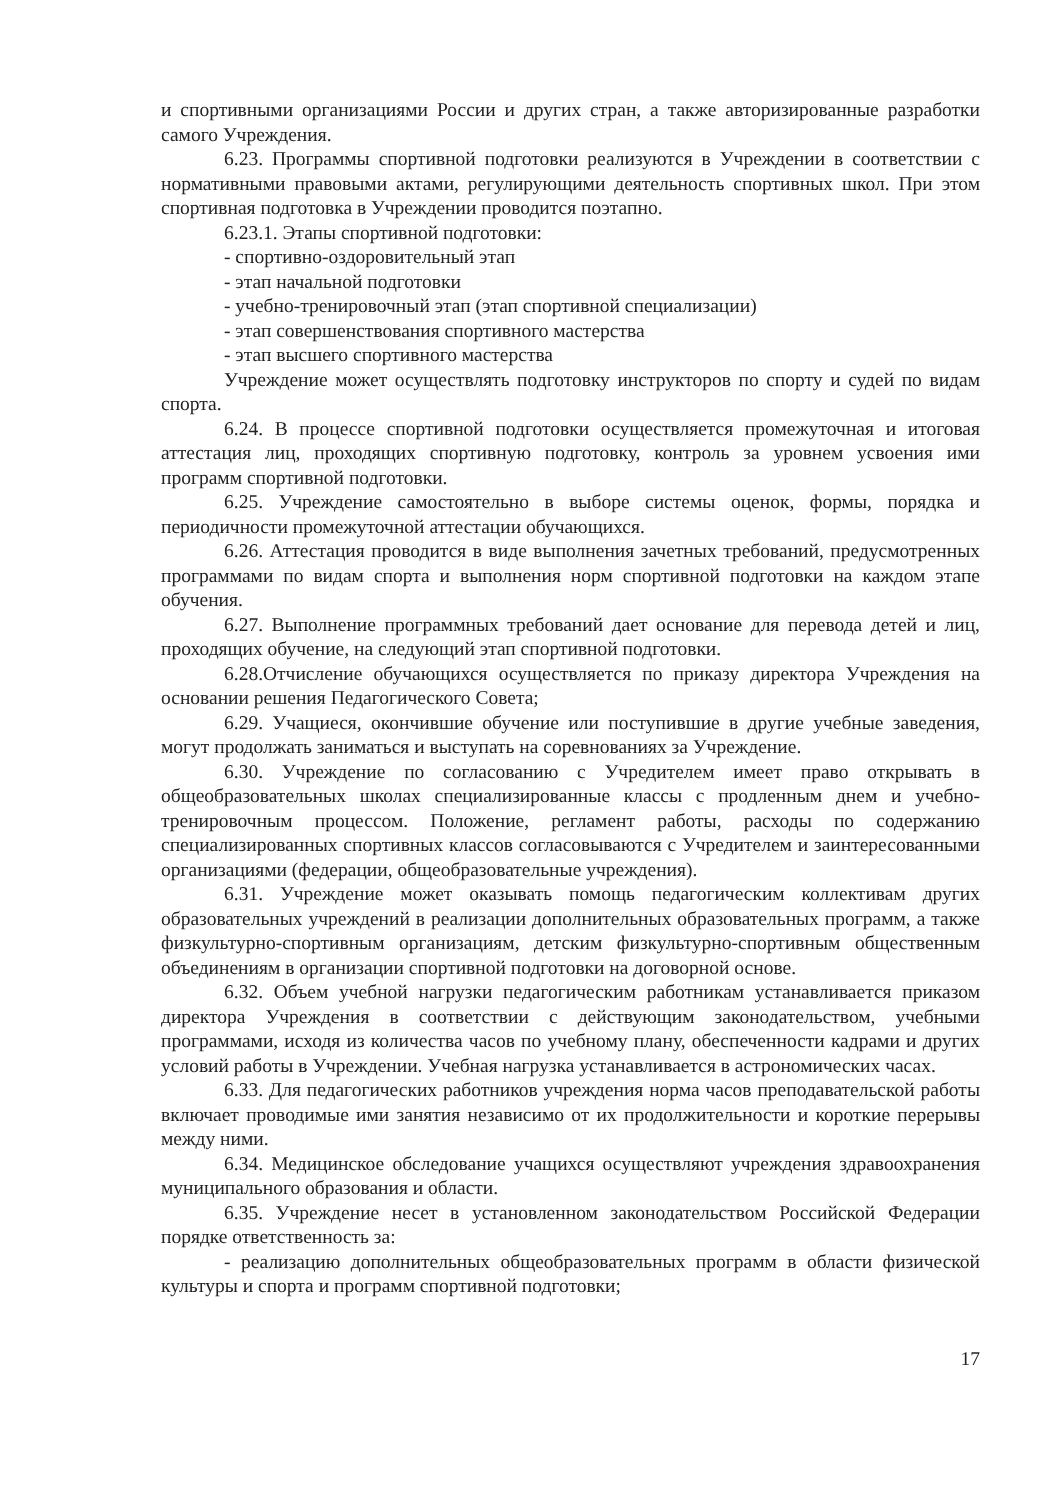и спортивными организациями России и других стран, а также авторизированные разработки самого Учреждения.
6.23. Программы спортивной подготовки реализуются в Учреждении в соответствии с нормативными правовыми актами, регулирующими деятельность спортивных школ. При этом спортивная подготовка в Учреждении проводится поэтапно.
6.23.1. Этапы спортивной подготовки:
- спортивно-оздоровительный этап
- этап начальной подготовки
- учебно-тренировочный этап (этап спортивной специализации)
- этап совершенствования спортивного мастерства
- этап высшего спортивного мастерства
Учреждение может осуществлять подготовку инструкторов по спорту и судей по видам спорта.
6.24. В процессе спортивной подготовки осуществляется промежуточная и итоговая аттестация лиц, проходящих спортивную подготовку, контроль за уровнем усвоения ими программ спортивной подготовки.
6.25. Учреждение самостоятельно в выборе системы оценок, формы, порядка и периодичности промежуточной аттестации обучающихся.
6.26. Аттестация проводится в виде выполнения зачетных требований, предусмотренных программами по видам спорта и выполнения норм спортивной подготовки на каждом этапе обучения.
6.27. Выполнение программных требований дает основание для перевода детей и лиц, проходящих обучение, на следующий этап спортивной подготовки.
6.28.Отчисление обучающихся осуществляется по приказу директора Учреждения на основании решения Педагогического Совета;
6.29. Учащиеся, окончившие обучение или поступившие в другие учебные заведения, могут продолжать заниматься и выступать на соревнованиях за Учреждение.
6.30. Учреждение по согласованию с Учредителем имеет право открывать в общеобразовательных школах специализированные классы с продленным днем и учебно-тренировочным процессом. Положение, регламент работы, расходы по содержанию специализированных спортивных классов согласовываются с Учредителем и заинтересованными организациями (федерации, общеобразовательные учреждения).
6.31. Учреждение может оказывать помощь педагогическим коллективам других образовательных учреждений в реализации дополнительных образовательных программ, а также физкультурно-спортивным организациям, детским физкультурно-спортивным общественным объединениям в организации спортивной подготовки на договорной основе.
6.32. Объем учебной нагрузки педагогическим работникам устанавливается приказом директора Учреждения в соответствии с действующим законодательством, учебными программами, исходя из количества часов по учебному плану, обеспеченности кадрами и других условий работы в Учреждении. Учебная нагрузка устанавливается в астрономических часах.
6.33. Для педагогических работников учреждения норма часов преподавательской работы включает проводимые ими занятия независимо от их продолжительности и короткие перерывы между ними.
6.34. Медицинское обследование учащихся осуществляют учреждения здравоохранения муниципального образования и области.
6.35. Учреждение несет в установленном законодательством Российской Федерации порядке ответственность за:
- реализацию дополнительных общеобразовательных программ в области физической культуры и спорта и программ спортивной подготовки;
17